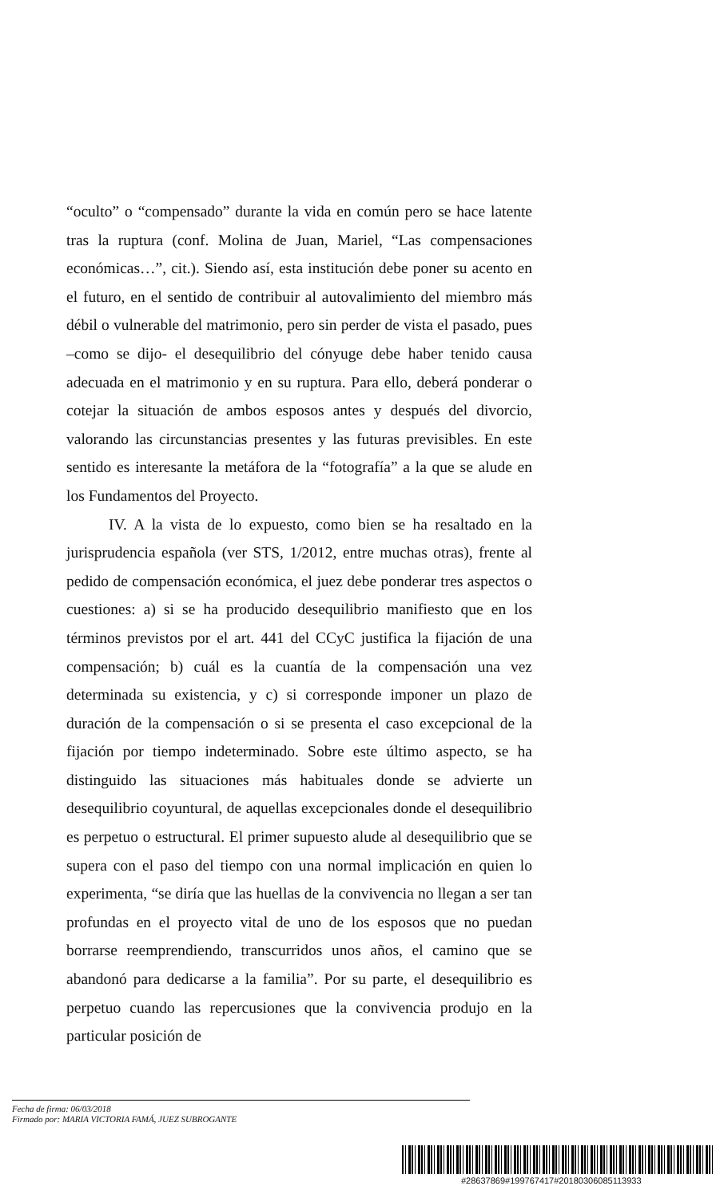“oculto” o “compensado” durante la vida en común pero se hace latente tras la ruptura (conf. Molina de Juan, Mariel, “Las compensaciones económicas…”, cit.). Siendo así, esta institución debe poner su acento en el futuro, en el sentido de contribuir al autovalimiento del miembro más débil o vulnerable del matrimonio, pero sin perder de vista el pasado, pues –como se dijo- el desequilibrio del cónyuge debe haber tenido causa adecuada en el matrimonio y en su ruptura. Para ello, deberá ponderar o cotejar la situación de ambos esposos antes y después del divorcio, valorando las circunstancias presentes y las futuras previsibles. En este sentido es interesante la metáfora de la “fotografía” a la que se alude en los Fundamentos del Proyecto.
IV. A la vista de lo expuesto, como bien se ha resaltado en la jurisprudencia española (ver STS, 1/2012, entre muchas otras), frente al pedido de compensación económica, el juez debe ponderar tres aspectos o cuestiones: a) si se ha producido desequilibrio manifiesto que en los términos previstos por el art. 441 del CCyC justifica la fijación de una compensación; b) cuál es la cuantía de la compensación una vez determinada su existencia, y c) si corresponde imponer un plazo de duración de la compensación o si se presenta el caso excepcional de la fijación por tiempo indeterminado. Sobre este último aspecto, se ha distinguido las situaciones más habituales donde se advierte un desequilibrio coyuntural, de aquellas excepcionales donde el desequilibrio es perpetuo o estructural. El primer supuesto alude al desequilibrio que se supera con el paso del tiempo con una normal implicación en quien lo experimenta, “se diría que las huellas de la convivencia no llegan a ser tan profundas en el proyecto vital de uno de los esposos que no puedan borrarse reemprendiendo, transcurridos unos años, el camino que se abandonó para dedicarse a la familia”. Por su parte, el desequilibrio es perpetuo cuando las repercusiones que la convivencia produjo en la particular posición de
Fecha de firma: 06/03/2018
Firmado por: MARIA VICTORIA FAMÁ, JUEZ SUBROGANTE
#28637869#199767417#20180306085113933